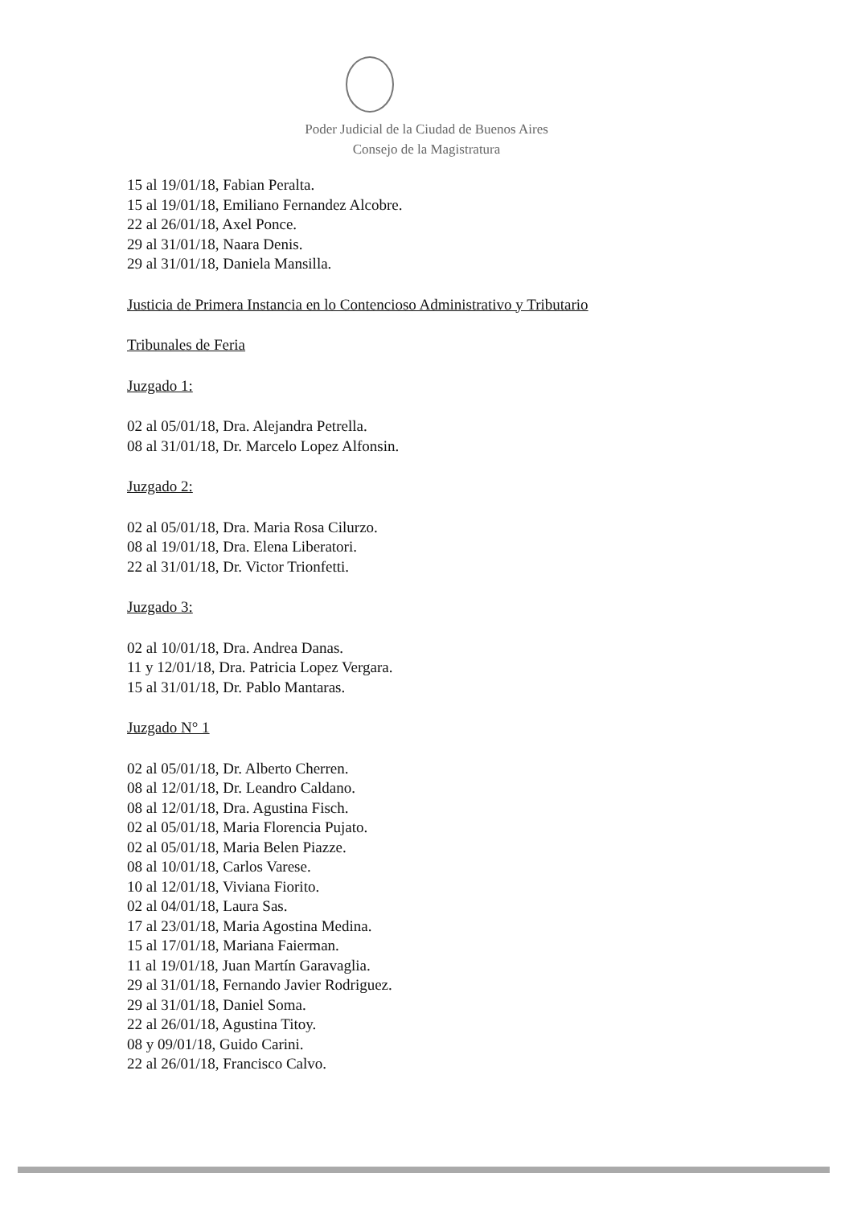Poder Judicial de la Ciudad de Buenos Aires
Consejo de la Magistratura
15 al 19/01/18, Fabian Peralta.
15 al 19/01/18, Emiliano Fernandez Alcobre.
22 al 26/01/18, Axel Ponce.
29 al 31/01/18, Naara Denis.
29 al 31/01/18, Daniela Mansilla.
Justicia de Primera Instancia en lo Contencioso Administrativo y Tributario
Tribunales de Feria
Juzgado 1:
02 al 05/01/18, Dra. Alejandra Petrella.
08 al 31/01/18, Dr. Marcelo Lopez Alfonsin.
Juzgado 2:
02 al 05/01/18, Dra. Maria Rosa Cilurzo.
08 al 19/01/18, Dra. Elena Liberatori.
22 al 31/01/18, Dr. Victor Trionfetti.
Juzgado 3:
02 al 10/01/18, Dra. Andrea Danas.
11 y 12/01/18, Dra. Patricia Lopez Vergara.
15 al 31/01/18, Dr. Pablo Mantaras.
Juzgado N° 1
02 al 05/01/18, Dr. Alberto Cherren.
08 al 12/01/18, Dr. Leandro Caldano.
08 al 12/01/18, Dra. Agustina Fisch.
02 al 05/01/18, Maria Florencia Pujato.
02 al 05/01/18, Maria Belen Piazze.
08 al 10/01/18, Carlos Varese.
10 al 12/01/18, Viviana Fiorito.
02 al 04/01/18, Laura Sas.
17 al 23/01/18, Maria Agostina Medina.
15 al 17/01/18, Mariana Faierman.
11 al 19/01/18, Juan Martín Garavaglia.
29 al 31/01/18, Fernando Javier Rodriguez.
29 al 31/01/18, Daniel Soma.
22 al 26/01/18, Agustina Titoy.
08 y 09/01/18, Guido Carini.
22 al 26/01/18, Francisco Calvo.